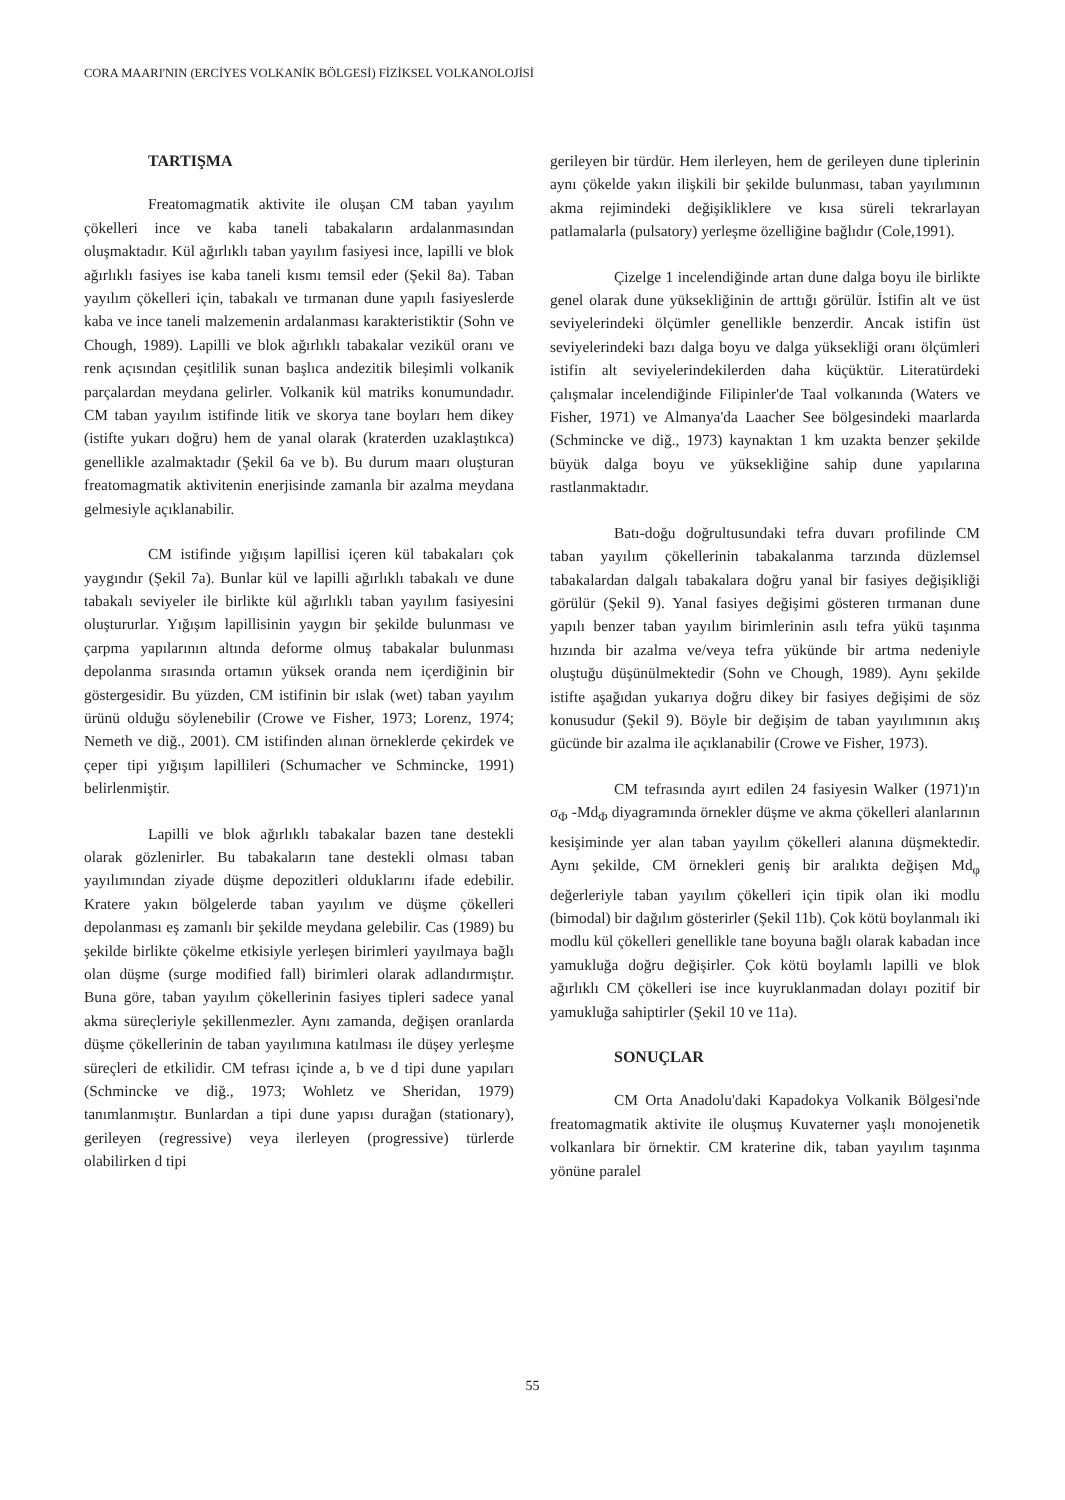CORA MAARI'NIN (ERCİYES VOLKANİK BÖLGESİ) FİZİKSEL VOLKANOLOJİSİ
TARTIŞMA
Freatomagmatik aktivite ile oluşan CM taban yayılım çökelleri ince ve kaba taneli tabakaların ardalanmasından oluşmaktadır. Kül ağırlıklı taban yayılım fasiyesi ince, lapilli ve blok ağırlıklı fasiyes ise kaba taneli kısmı temsil eder (Şekil 8a). Taban yayılım çökelleri için, tabakalı ve tırmanan dune yapılı fasiyeslerde kaba ve ince taneli malzemenin ardalanması karakteristiktir (Sohn ve Chough, 1989). Lapilli ve blok ağırlıklı tabakalar vezikül oranı ve renk açısından çeşitlilik sunan başlıca andezitik bileşimli volkanik parçalardan meydana gelirler. Volkanik kül matriks konumundadır. CM taban yayılım istifinde litik ve skorya tane boyları hem dikey (istifte yukarı doğru) hem de yanal olarak (kraterden uzaklaştıkca) genellikle azalmaktadır (Şekil 6a ve b). Bu durum maarı oluşturan freatomagmatik aktivitenin enerjisinde zamanla bir azalma meydana gelmesiyle açıklanabilir.
CM istifinde yığışım lapillisi içeren kül tabakaları çok yaygındır (Şekil 7a). Bunlar kül ve lapilli ağırlıklı tabakalı ve dune tabakalı seviyeler ile birlikte kül ağırlıklı taban yayılım fasiyesini oluştururlar. Yığışım lapillisinin yaygın bir şekilde bulunması ve çarpma yapılarının altında deforme olmuş tabakalar bulunması depolanma sırasında ortamın yüksek oranda nem içerdiğinin bir göstergesidir. Bu yüzden, CM istifinin bir ıslak (wet) taban yayılım ürünü olduğu söylenebilir (Crowe ve Fisher, 1973; Lorenz, 1974; Nemeth ve diğ., 2001). CM istifinden alınan örneklerde çekirdek ve çeper tipi yığışım lapillileri (Schumacher ve Schmincke, 1991) belirlenmiştir.
Lapilli ve blok ağırlıklı tabakalar bazen tane destekli olarak gözlenirler. Bu tabakaların tane destekli olması taban yayılımından ziyade düşme depozitleri olduklarını ifade edebilir. Kratere yakın bölgelerde taban yayılım ve düşme çökelleri depolanması eş zamanlı bir şekilde meydana gelebilir. Cas (1989) bu şekilde birlikte çökelme etkisiyle yerleşen birimleri yayılmaya bağlı olan düşme (surge modified fall) birimleri olarak adlandırmıştır. Buna göre, taban yayılım çökellerinin fasiyes tipleri sadece yanal akma süreçleriyle şekillenmezler. Aynı zamanda, değişen oranlarda düşme çökellerinin de taban yayılımına katılması ile düşey yerleşme süreçleri de etkilidir. CM tefrası içinde a, b ve d tipi dune yapıları (Schmincke ve diğ., 1973; Wohletz ve Sheridan, 1979) tanımlanmıştır. Bunlardan a tipi dune yapısı durağan (stationary), gerileyen (regressive) veya ilerleyen (progressive) türlerde olabilirken d tipi
gerileyen bir türdür. Hem ilerleyen, hem de gerileyen dune tiplerinin aynı çökelde yakın ilişkili bir şekilde bulunması, taban yayılımının akma rejimindeki değişikliklere ve kısa süreli tekrarlayan patlamalarla (pulsatory) yerleşme özelliğine bağlıdır (Cole,1991).
Çizelge 1 incelendiğinde artan dune dalga boyu ile birlikte genel olarak dune yüksekliğinin de arttığı görülür. İstifin alt ve üst seviyelerindeki ölçümler genellikle benzerdir. Ancak istifin üst seviyelerindeki bazı dalga boyu ve dalga yüksekliği oranı ölçümleri istifin alt seviyelerindekilerden daha küçüktür. Literatürdeki çalışmalar incelendiğinde Filipinler'de Taal volkanında (Waters ve Fisher, 1971) ve Almanya'da Laacher See bölgesindeki maarlarda (Schmincke ve diğ., 1973) kaynaktan 1 km uzakta benzer şekilde büyük dalga boyu ve yüksekliğine sahip dune yapılarına rastlanmaktadır.
Batı-doğu doğrultusundaki tefra duvarı profilinde CM taban yayılım çökellerinin tabakalanma tarzında düzlemsel tabakalardan dalgalı tabakalara doğru yanal bir fasiyes değişikliği görülür (Şekil 9). Yanal fasiyes değişimi gösteren tırmanan dune yapılı benzer taban yayılım birimlerinin asılı tefra yükü taşınma hızında bir azalma ve/veya tefra yükünde bir artma nedeniyle oluştuğu düşünülmektedir (Sohn ve Chough, 1989). Aynı şekilde istifte aşağıdan yukarıya doğru dikey bir fasiyes değişimi de söz konusudur (Şekil 9). Böyle bir değişim de taban yayılımının akış gücünde bir azalma ile açıklanabilir (Crowe ve Fisher, 1973).
CM tefrasında ayırt edilen 24 fasiyesin Walker (1971)'ın σ<sub>Φ</sub> -Md<sub>Φ</sub> diyagramında örnekler düşme ve akma çökelleri alanlarının kesişiminde yer alan taban yayılım çökelleri alanına düşmektedir. Aynı şekilde, CM örnekleri geniş bir aralıkta değişen Md<sub>φ</sub> değerleriyle taban yayılım çökelleri için tipik olan iki modlu (bimodal) bir dağılım gösterirler (Şekil 11b). Çok kötü boylanmalı iki modlu kül çökelleri genellikle tane boyuna bağlı olarak kabadan ince yamukluğa doğru değişirler. Çok kötü boylamlı lapilli ve blok ağırlıklı CM çökelleri ise ince kuyruklanmadan dolayı pozitif bir yamukluğa sahiptirler (Şekil 10 ve 11a).
SONUÇLAR
CM Orta Anadolu'daki Kapadokya Volkanik Bölgesi'nde freatomagmatik aktivite ile oluşmuş Kuvaterner yaşlı monojenetik volkanlara bir örnektir. CM kraterine dik, taban yayılım taşınma yönüne paralel
55